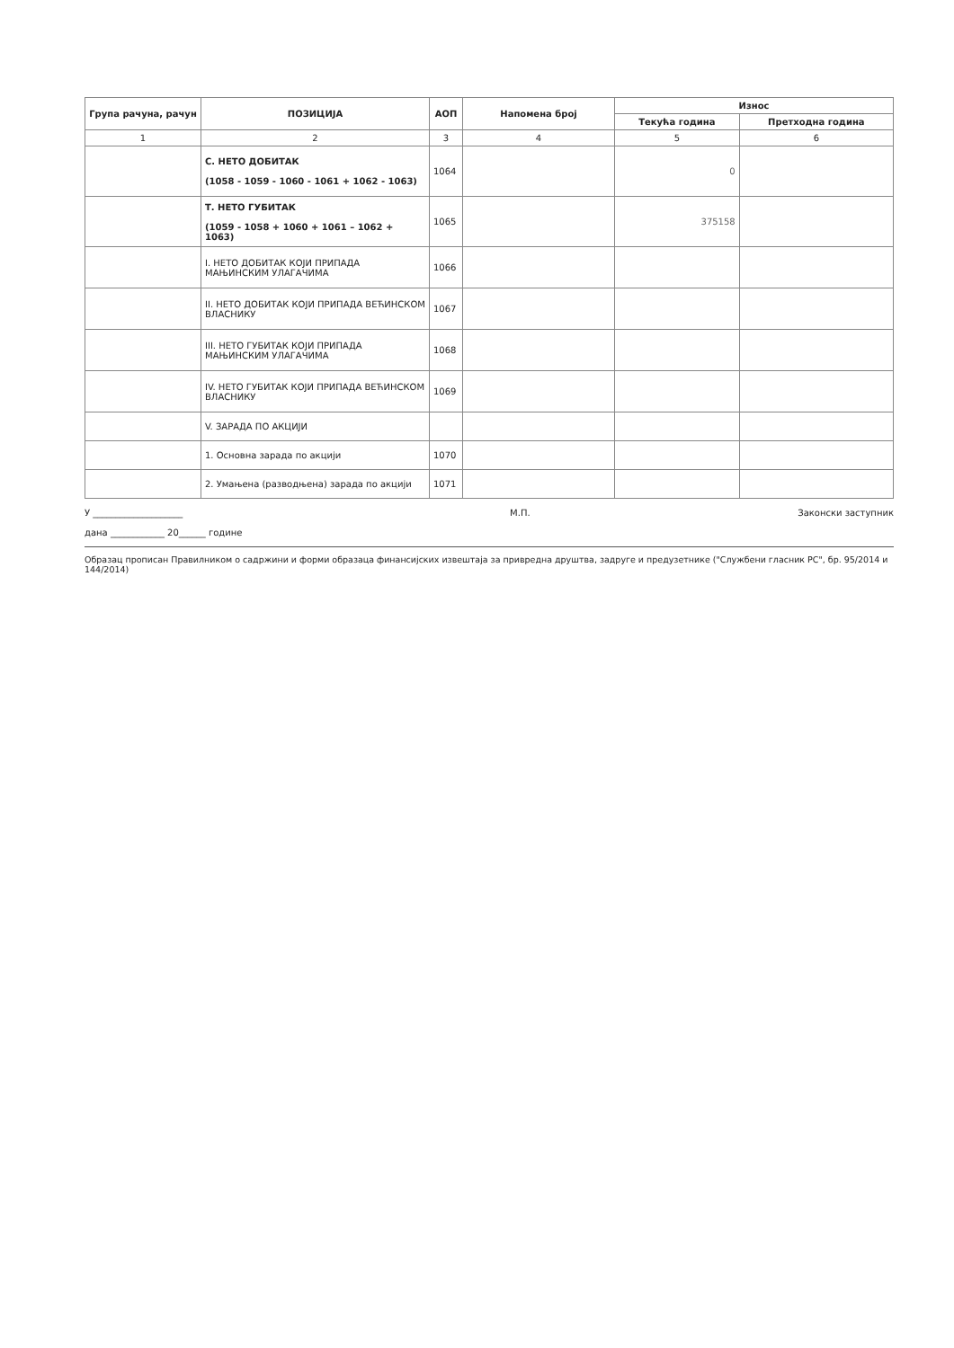| Група рачуна, рачун | ПОЗИЦИЈА | АОП | Напомена број | Износ | |
| --- | --- | --- | --- | --- | --- |
| | | | | Текућа година | Претходна година |
| 1 | 2 | 3 | 4 | 5 | 6 |
| | С. НЕТО ДОБИТАК (1058 - 1059 - 1060 - 1061 + 1062 - 1063) | 1064 | | 0 | |
| | Т. НЕТО ГУБИТАК (1059 - 1058 + 1060 + 1061 – 1062 + 1063) | 1065 | | 375158 | |
| | I. НЕТО ДОБИТАК КОЈИ ПРИПАДА МАЊИНСКИМ УЛАГАЧИМА | 1066 | | | |
| | II. НЕТО ДОБИТАК КОЈИ ПРИПАДА ВЕЋИНСКОМ ВЛАСНИКУ | 1067 | | | |
| | III. НЕТО ГУБИТАК КОЈИ ПРИПАДА МАЊИНСКИМ УЛАГАЧИМА | 1068 | | | |
| | IV. НЕТО ГУБИТАК КОЈИ ПРИПАДА ВЕЋИНСКОМ ВЛАСНИКУ | 1069 | | | |
| | V. ЗАРАДА ПО АКЦИЈИ | | | | |
| | 1. Основна зарада по акцији | 1070 | | | |
| | 2. Умањена (разводњена) зарада по акцији | 1071 | | | |
У ____________________
дана ____________ 20______ године
М.П. Законски заступник
Образац прописан Правилником о садржини и форми образаца финансијских извештаја за привредна друштва, задруге и предузетнике ("Службени гласник РС", бр. 95/2014 и 144/2014)